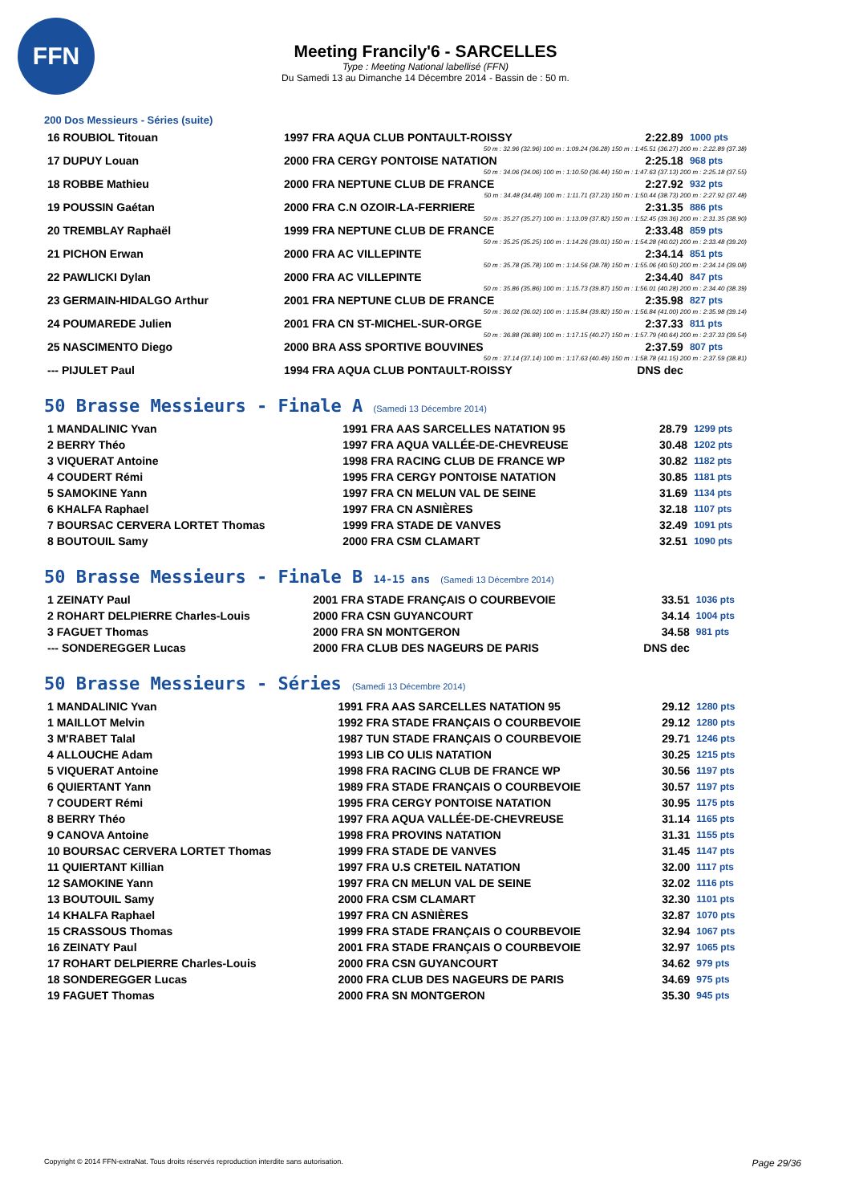FFN
Meeting Francily'6 - SARCELLES
Type : Meeting National labellisé (FFN)
Du Samedi 13 au Dimanche 14 Décembre 2014 - Bassin de : 50 m.
200 Dos Messieurs - Séries (suite)
| 16 ROUBIOL Titouan | 1997 FRA AQUA CLUB PONTAULT-ROISSY | 2:22.89 | 1000 pts |
| 50 m : 32.96 (32.96) 100 m : 1:09.24 (36.28) 150 m : 1:45.51 (36.27) 200 m : 2:22.89 (37.38) | | | |
| 17 DUPUY Louan | 2000 FRA CERGY PONTOISE NATATION | 2:25.18 | 968 pts |
| 50 m : 34.06 (34.06) 100 m : 1:10.50 (36.44) 150 m : 1:47.63 (37.13) 200 m : 2:25.18 (37.55) | | | |
| 18 ROBBE Mathieu | 2000 FRA NEPTUNE CLUB DE FRANCE | 2:27.92 | 932 pts |
| 50 m : 34.48 (34.48) 100 m : 1:11.71 (37.23) 150 m : 1:50.44 (38.73) 200 m : 2:27.92 (37.48) | | | |
| 19 POUSSIN Gaétan | 2000 FRA C.N OZOIR-LA-FERRIERE | 2:31.35 | 886 pts |
| 50 m : 35.27 (35.27) 100 m : 1:13.09 (37.82) 150 m : 1:52.45 (39.36) 200 m : 2:31.35 (38.90) | | | |
| 20 TREMBLAY Raphaël | 1999 FRA NEPTUNE CLUB DE FRANCE | 2:33.48 | 859 pts |
| 50 m : 35.25 (35.25) 100 m : 1:14.26 (39.01) 150 m : 1:54.28 (40.02) 200 m : 2:33.48 (39.20) | | | |
| 21 PICHON Erwan | 2000 FRA AC VILLEPINTE | 2:34.14 | 851 pts |
| 50 m : 35.78 (35.78) 100 m : 1:14.56 (38.78) 150 m : 1:55.06 (40.50) 200 m : 2:34.14 (39.08) | | | |
| 22 PAWLICKI Dylan | 2000 FRA AC VILLEPINTE | 2:34.40 | 847 pts |
| 50 m : 35.86 (35.86) 100 m : 1:15.73 (39.87) 150 m : 1:56.01 (40.28) 200 m : 2:34.40 (38.39) | | | |
| 23 GERMAIN-HIDALGO Arthur | 2001 FRA NEPTUNE CLUB DE FRANCE | 2:35.98 | 827 pts |
| 50 m : 36.02 (36.02) 100 m : 1:15.84 (39.82) 150 m : 1:56.84 (41.00) 200 m : 2:35.98 (39.14) | | | |
| 24 POUMAREDE Julien | 2001 FRA CN ST-MICHEL-SUR-ORGE | 2:37.33 | 811 pts |
| 50 m : 36.88 (36.88) 100 m : 1:17.15 (40.27) 150 m : 1:57.79 (40.64) 200 m : 2:37.33 (39.54) | | | |
| 25 NASCIMENTO Diego | 2000 BRA ASS SPORTIVE BOUVINES | 2:37.59 | 807 pts |
| 50 m : 37.14 (37.14) 100 m : 1:17.63 (40.49) 150 m : 1:58.78 (41.15) 200 m : 2:37.59 (38.81) | | | |
| --- PIJULET Paul | 1994 FRA AQUA CLUB PONTAULT-ROISSY | DNS dec | |
50 Brasse Messieurs - Finale A (Samedi 13 Décembre 2014)
| 1 MANDALINIC Yvan | 1991 FRA AAS SARCELLES NATATION 95 | 28.79 | 1299 pts |
| 2 BERRY Théo | 1997 FRA AQUA VALLÉE-DE-CHEVREUSE | 30.48 | 1202 pts |
| 3 VIQUERAT Antoine | 1998 FRA RACING CLUB DE FRANCE WP | 30.82 | 1182 pts |
| 4 COUDERT Rémi | 1995 FRA CERGY PONTOISE NATATION | 30.85 | 1181 pts |
| 5 SAMOKINE Yann | 1997 FRA CN MELUN VAL DE SEINE | 31.69 | 1134 pts |
| 6 KHALFA Raphael | 1997 FRA CN ASNIÈRES | 32.18 | 1107 pts |
| 7 BOURSAC CERVERA LORTET Thomas | 1999 FRA STADE DE VANVES | 32.49 | 1091 pts |
| 8 BOUTOUIL Samy | 2000 FRA CSM CLAMART | 32.51 | 1090 pts |
50 Brasse Messieurs - Finale B 14-15 ans (Samedi 13 Décembre 2014)
| 1 ZEINATY Paul | 2001 FRA STADE FRANÇAIS O COURBEVOIE | 33.51 | 1036 pts |
| 2 ROHART DELPIERRE Charles-Louis | 2000 FRA CSN GUYANCOURT | 34.14 | 1004 pts |
| 3 FAGUET Thomas | 2000 FRA SN MONTGERON | 34.58 | 981 pts |
| --- SONDEREGGER Lucas | 2000 FRA CLUB DES NAGEURS DE PARIS | DNS dec | |
50 Brasse Messieurs - Séries (Samedi 13 Décembre 2014)
| 1 MANDALINIC Yvan | 1991 FRA AAS SARCELLES NATATION 95 | 29.12 | 1280 pts |
| 1 MAILLOT Melvin | 1992 FRA STADE FRANÇAIS O COURBEVOIE | 29.12 | 1280 pts |
| 3 M'RABET Talal | 1987 TUN STADE FRANÇAIS O COURBEVOIE | 29.71 | 1246 pts |
| 4 ALLOUCHE Adam | 1993 LIB CO ULIS NATATION | 30.25 | 1215 pts |
| 5 VIQUERAT Antoine | 1998 FRA RACING CLUB DE FRANCE WP | 30.56 | 1197 pts |
| 6 QUIERTANT Yann | 1989 FRA STADE FRANÇAIS O COURBEVOIE | 30.57 | 1197 pts |
| 7 COUDERT Rémi | 1995 FRA CERGY PONTOISE NATATION | 30.95 | 1175 pts |
| 8 BERRY Théo | 1997 FRA AQUA VALLÉE-DE-CHEVREUSE | 31.14 | 1165 pts |
| 9 CANOVA Antoine | 1998 FRA PROVINS NATATION | 31.31 | 1155 pts |
| 10 BOURSAC CERVERA LORTET Thomas | 1999 FRA STADE DE VANVES | 31.45 | 1147 pts |
| 11 QUIERTANT Killian | 1997 FRA U.S CRETEIL NATATION | 32.00 | 1117 pts |
| 12 SAMOKINE Yann | 1997 FRA CN MELUN VAL DE SEINE | 32.02 | 1116 pts |
| 13 BOUTOUIL Samy | 2000 FRA CSM CLAMART | 32.30 | 1101 pts |
| 14 KHALFA Raphael | 1997 FRA CN ASNIÈRES | 32.87 | 1070 pts |
| 15 CRASSOUS Thomas | 1999 FRA STADE FRANÇAIS O COURBEVOIE | 32.94 | 1067 pts |
| 16 ZEINATY Paul | 2001 FRA STADE FRANÇAIS O COURBEVOIE | 32.97 | 1065 pts |
| 17 ROHART DELPIERRE Charles-Louis | 2000 FRA CSN GUYANCOURT | 34.62 | 979 pts |
| 18 SONDEREGGER Lucas | 2000 FRA CLUB DES NAGEURS DE PARIS | 34.69 | 975 pts |
| 19 FAGUET Thomas | 2000 FRA SN MONTGERON | 35.30 | 945 pts |
Copyright © 2014 FFN-extraNat. Tous droits réservés reproduction interdite sans autorisation. Page 29/36